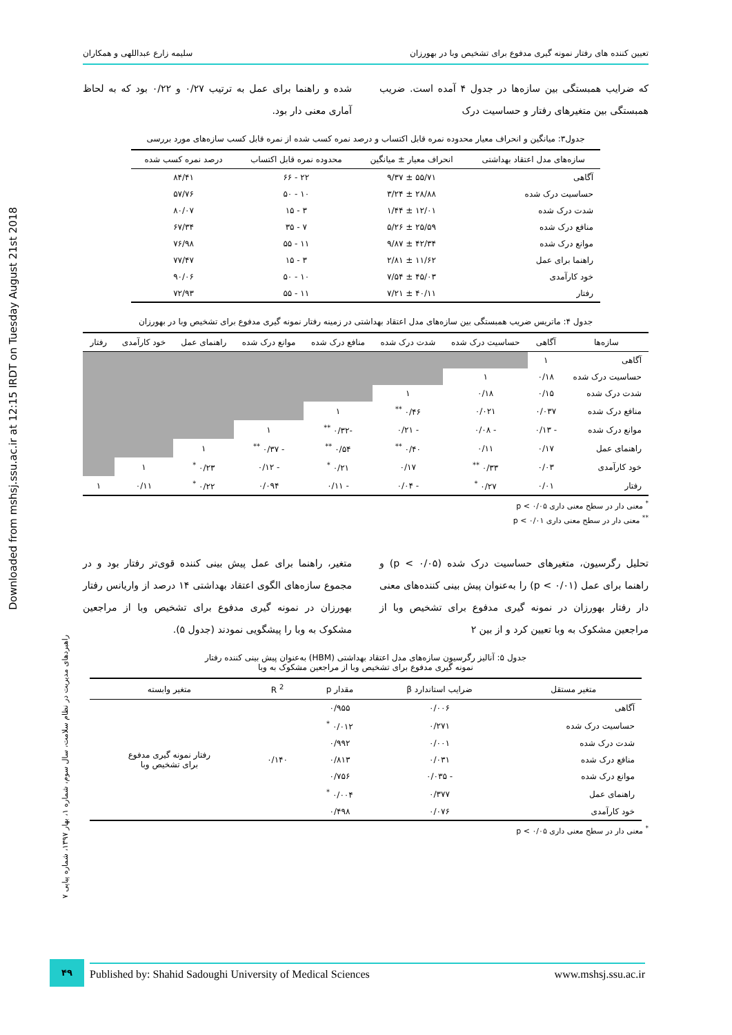Downloaded from mshsj.ssu.ac.ir at 12:15 IRDT on Tuesday August 21st 2018
تعیین کننده های رفتار نمونه گیری مدفوع برای تشخیص وبا در بهورزان سلیمه زارع عبداللهی و همکاران
که ضرایب همبستگی بین سازه‌ها در جدول ۴ آمده است. ضریب همبستگی بین متغیرهای رفتار و حساسیت درک
شده و راهنما برای عمل به ترتیب ۰/۲۷ و ۰/۲۲ بود که به لحاظ آماری معنی دار بود.
جدول۳: میانگین و انحراف معیار محدوده نمره قابل اکتساب و درصد نمره کسب شده از نمره قابل کسب سازه‌های مورد بررسی
| سازه‌های مدل اعتقاد بهداشتی | انحراف معیار ± میانگین | محدوده نمره قابل اکتساب | درصد نمره کسب شده |
| --- | --- | --- | --- |
| آگاهی | ۵۵/۷۱ ± ۹/۳۷ | ۲۲ - ۶۶ | ۸۴/۴۱ |
| حساسیت درک شده | ۲۸/۸۸ ± ۳/۲۴ | ۱۰ - ۵۰ | ۵۷/۷۶ |
| شدت درک شده | ۱۲/۰۱ ± ۱/۴۴ | ۳ - ۱۵ | ۸۰/۰۷ |
| منافع درک شده | ۲۵/۵۹ ± ۵/۲۶ | ۷ - ۳۵ | ۶۷/۳۴ |
| موانع درک شده | ۴۲/۳۴ ± ۹/۸۷ | ۱۱ - ۵۵ | ۷۶/۹۸ |
| راهنما برای عمل | ۱۱/۶۲ ± ۲/۸۱ | ۳ - ۱۵ | ۷۷/۴۷ |
| خود کارآمدی | ۴۵/۰۳ ± ۷/۵۴ | ۱۰ - ۵۰ | ۹۰/۰۶ |
| رفتار | ۴۰/۱۱ ± ۷/۲۱ | ۱۱ - ۵۵ | ۷۲/۹۳ |
جدول ۴: ماتریس ضریب همبستگی بین سازه‌های مدل اعتقاد بهداشتی در زمینه رفتار نمونه گیری مدفوع برای تشخیص وبا در بهورزان
| سازه‌ها | آگاهی | حساسیت درک شده | شدت درک شده | منافع درک شده | موانع درک شده | راهنمای عمل | خود کارآمدی | رفتار |
| --- | --- | --- | --- | --- | --- | --- | --- | --- |
| آگاهی | ۱ | | | | | | | |
| حساسیت درک شده | ۰/۱۸ | ۱ | | | | | | |
| شدت درک شده | ۰/۱۵ | ۰/۱۸ | ۱ | | | | | |
| منافع درک شده | ۰/۰۳۷ | ۰/۰۲۱ | ۰/۴۶ <sup>**</sup> | ۱ | | | | |
| موانع درک شده | - ۰/۱۳ | - ۰/۰۸ | - ۰/۲۱ | -۰/۳۲ <sup>**</sup> | ۱ | | | |
| راهنمای عمل | ۰/۱۷ | ۰/۱۱ | ۰/۴۰ <sup>**</sup> | ۰/۵۴ <sup>**</sup> | - ۰/۳۷ <sup>**</sup> | ۱ | | |
| خود کارآمدی | ۰/۰۳ | ۰/۳۳ <sup>**</sup> | ۰/۱۷ | ۰/۲۱ <sup>*</sup> | - ۰/۱۲ | ۰/۲۳ <sup>*</sup> | ۱ | |
| رفتار | ۰/۰۱ | ۰/۲۷ <sup>*</sup> | - ۰/۰۴ | - ۰/۱۱ | ۰/۰۹۴ | ۰/۲۲ <sup>*</sup> | ۰/۱۱ | ۱ |
<sup>*</sup> معنی دار در سطح معنی داری p < ۰/۰۵
<sup>**</sup> معنی دار در سطح معنی داری p < ۰/۰۱
تحلیل رگرسیون، متغیرهای حساسیت درک شده (p < ۰/۰۵) و راهنما برای عمل (p < ۰/۰۱) را به‌عنوان پیش بینی کننده‌های معنی دار رفتار بهورزان در نمونه گیری مدفوع برای تشخیص وبا از مراجعین مشکوک به وبا تعیین کرد و از بین ۲
متغیر، راهنما برای عمل پیش بینی کننده قوی‌تر رفتار بود و در مجموع سازه‌های الگوی اعتقاد بهداشتی ۱۴ درصد از واریانس رفتار بهورزان در نمونه گیری مدفوع برای تشخیص وبا از مراجعین مشکوک به وبا را پیشگویی نمودند (جدول ۵).
جدول ۵: آنالیز رگرسیون سازه‌های مدل اعتقاد بهداشتی (HBM) به‌عنوان پیش بینی کننده رفتار
نمونه گیری مدفوع برای تشخیص وبا از مراجعین مشکوک به وبا
| متغیر مستقل | ضرایب استاندارد β | مقدار p | R <sup>2</sup> | متغیر وابسته |
| --- | --- | --- | --- | --- |
| آگاهی | ۰/۰۰۶ | ۰/۹۵۵ | ۰/۱۴۰ | رفتار نمونه گیری مدفوع برای تشخیص وبا |
| حساسیت درک شده | ۰/۲۷۱ | ۰/۰۱۲ <sup>*</sup> | | |
| شدت درک شده | ۰/۰۰۱ | ۰/۹۹۲ | | |
| منافع درک شده | ۰/۰۳۱ | ۰/۸۱۳ | | |
| موانع درک شده | - ۰/۰۳۵ | ۰/۷۵۶ | | |
| راهنمای عمل | ۰/۳۷۷ | ۰/۰۰۴ <sup>*</sup> | | |
| خود کارآمدی | ۰/۰۷۶ | ۰/۴۹۸ | | |
<sup>*</sup> معنی دار در سطح معنی داری p < ۰/۰۵
راهبردهای مدیریت در نظام سلامت، سال سوم، شماره ۱، بهار ۱۳۹۷، شماره پیاپی ۷
۴۹ Published by: Shahid Sadoughi University of Medical Sciences www.mshsj.ssu.ac.ir